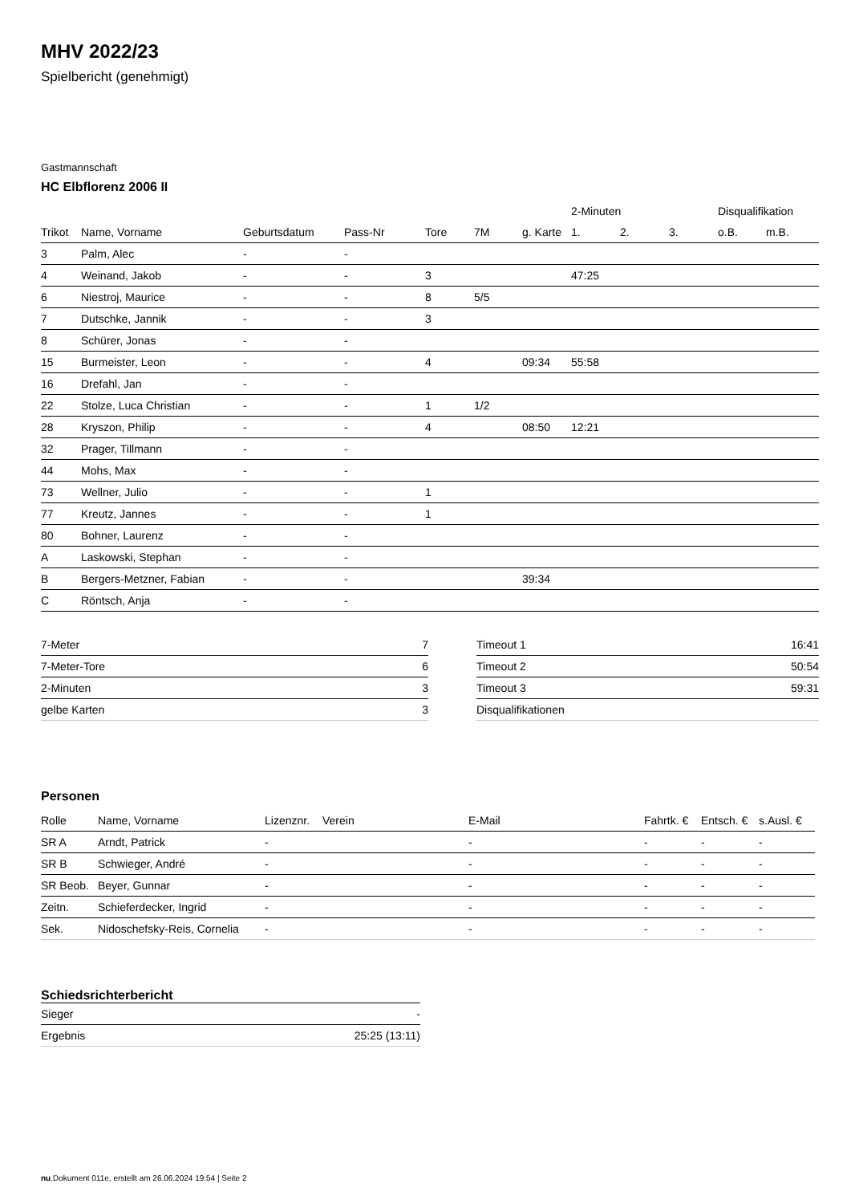MHV 2022/23
Spielbericht (genehmigt)
Gastmannschaft
HC Elbflorenz 2006 II
| | | | | | | | 2-Minuten | | | Disqualifikation | |
| --- | --- | --- | --- | --- | --- | --- | --- | --- | --- | --- | --- |
| Trikot | Name, Vorname | Geburtsdatum | Pass-Nr | Tore | 7M | g. Karte | 1. | 2. | 3. | o.B. | m.B. |
| 3 | Palm, Alec | - | - | | | | | | | | |
| 4 | Weinand, Jakob | - | - | 3 | | | 47:25 | | | | |
| 6 | Niestroj, Maurice | - | - | 8 | 5/5 | | | | | | |
| 7 | Dutschke, Jannik | - | - | 3 | | | | | | | |
| 8 | Schürer, Jonas | - | - | | | | | | | | |
| 15 | Burmeister, Leon | - | - | 4 | | 09:34 | 55:58 | | | | |
| 16 | Drefahl, Jan | - | - | | | | | | | | |
| 22 | Stolze, Luca Christian | - | - | 1 | 1/2 | | | | | | |
| 28 | Kryszon, Philip | - | - | 4 | | 08:50 | 12:21 | | | | |
| 32 | Prager, Tillmann | - | - | | | | | | | | |
| 44 | Mohs, Max | - | - | | | | | | | | |
| 73 | Wellner, Julio | - | - | 1 | | | | | | | |
| 77 | Kreutz, Jannes | - | - | 1 | | | | | | | |
| 80 | Bohner, Laurenz | - | - | | | | | | | | |
| A | Laskowski, Stephan | - | - | | | | | | | | |
| B | Bergers-Metzner, Fabian | - | - | | | 39:34 | | | | | |
| C | Röntsch, Anja | - | - | | | | | | | | |
| 7-Meter | 7 |
| 7-Meter-Tore | 6 |
| 2-Minuten | 3 |
| gelbe Karten | 3 |
| Timeout 1 | 16:41 |
| Timeout 2 | 50:54 |
| Timeout 3 | 59:31 |
| Disqualifikationen | |
Personen
| Rolle | Name, Vorname | Lizenznr. | Verein | E-Mail | Fahrtk. € | Entsch. € | s.Ausl. € |
| --- | --- | --- | --- | --- | --- | --- | --- |
| SR A | Arndt, Patrick | - | | - | - | - | - |
| SR B | Schwieger, André | - | | - | - | - | - |
| SR Beob. | Beyer, Gunnar | - | | - | - | - | - |
| Zeitn. | Schieferdecker, Ingrid | - | | - | - | - | - |
| Sek. | Nidoschefsky-Reis, Cornelia | - | | - | - | - | - |
Schiedsrichterbericht
| Sieger | - |
| Ergebnis | 25:25 (13:11) |
nu.Dokument 011e, erstellt am 26.06.2024 19:54 | Seite 2